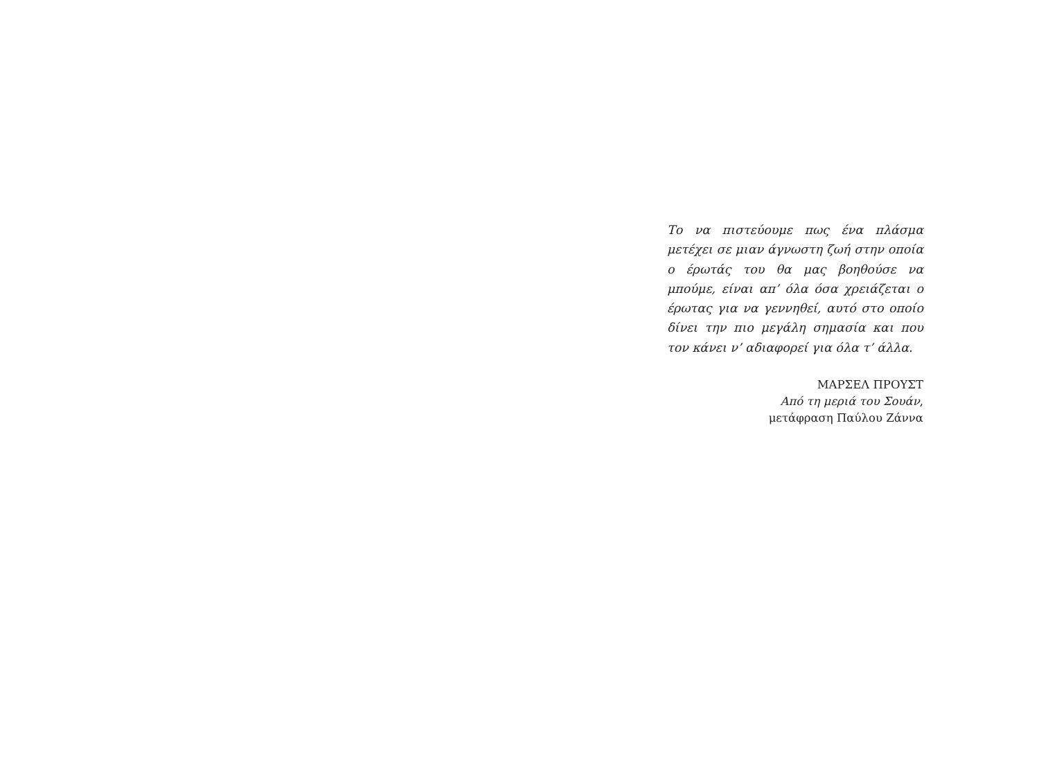Το να πιστεύουμε πως ένα πλάσμα μετέχει σε μιαν άγνωστη ζωή στην οποία ο έρωτάς του θα μας βοηθούσε να μπούμε, είναι απ’ όλα όσα χρειάζεται ο έρωτας για να γεννηθεί, αυτό στο οποίο δίνει την πιο μεγάλη σημασία και που τον κάνει ν’ αδιαφορεί για όλα τ’ άλλα.
ΜΑΡΣΕΛ ΠΡΟΥΣΤ
Από τη μεριά του Σουάν,
μετάφραση Παύλου Ζάννα